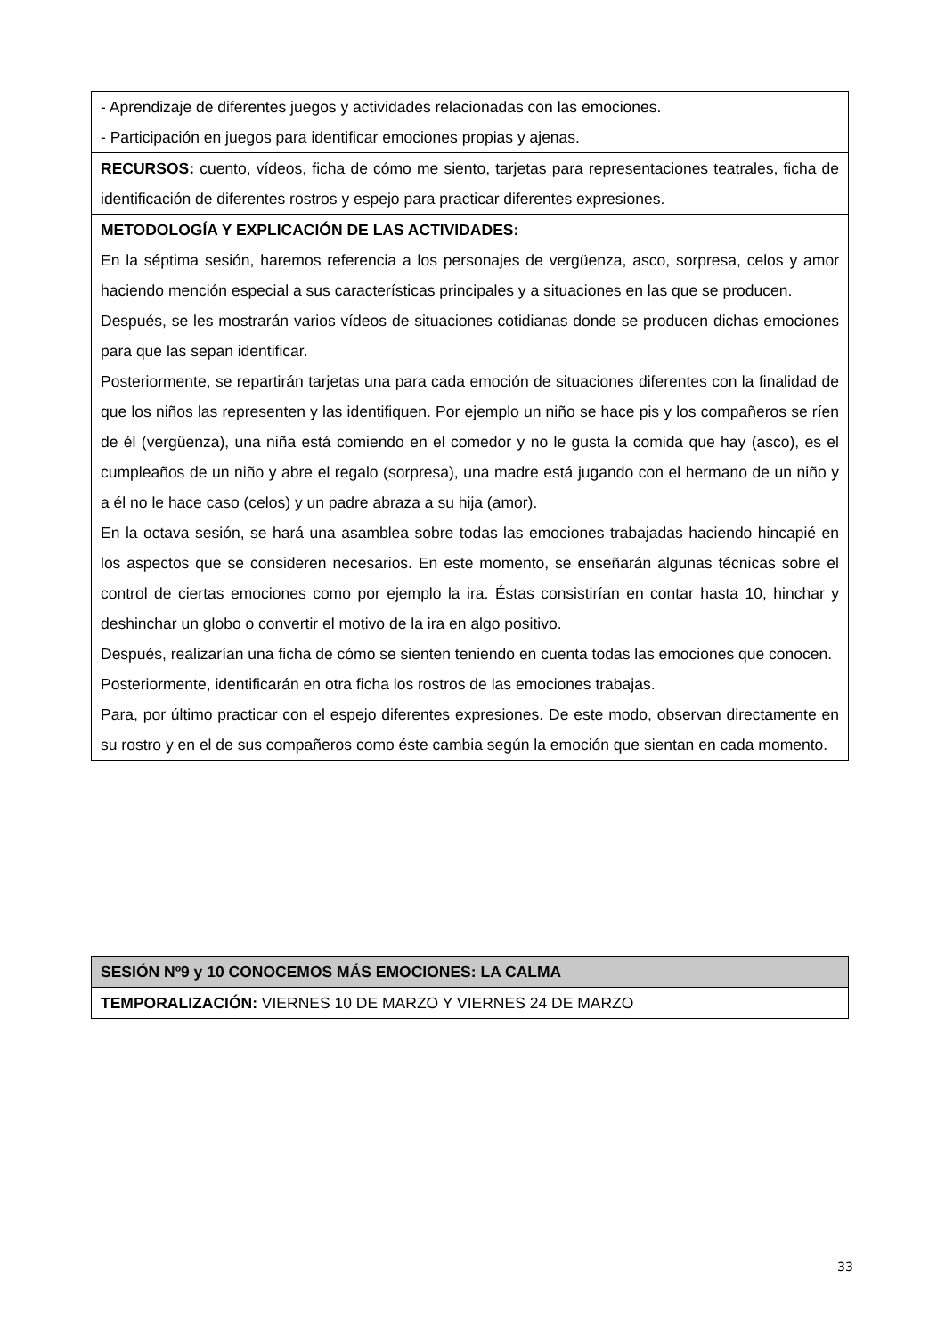| - Aprendizaje de diferentes juegos y actividades relacionadas con las emociones. - Participación en juegos para identificar emociones propias y ajenas. |
| RECURSOS: cuento, vídeos, ficha de cómo me siento, tarjetas para representaciones teatrales, ficha de identificación de diferentes rostros y espejo para practicar diferentes expresiones. |
| METODOLOGÍA Y EXPLICACIÓN DE LAS ACTIVIDADES: En la séptima sesión, haremos referencia a los personajes de vergüenza, asco, sorpresa, celos y amor haciendo mención especial a sus características principales y a situaciones en las que se producen. Después, se les mostrarán varios vídeos de situaciones cotidianas donde se producen dichas emociones para que las sepan identificar. Posteriormente, se repartirán tarjetas una para cada emoción de situaciones diferentes con la finalidad de que los niños las representen y las identifiquen. Por ejemplo un niño se hace pis y los compañeros se ríen de él (vergüenza), una niña está comiendo en el comedor y no le gusta la comida que hay (asco), es el cumpleaños de un niño y abre el regalo (sorpresa), una madre está jugando con el hermano de un niño y a él no le hace caso (celos) y un padre abraza a su hija (amor). En la octava sesión, se hará una asamblea sobre todas las emociones trabajadas haciendo hincapié en los aspectos que se consideren necesarios. En este momento, se enseñarán algunas técnicas sobre el control de ciertas emociones como por ejemplo la ira. Éstas consistirían en contar hasta 10, hinchar y deshinchar un globo o convertir el motivo de la ira en algo positivo. Después, realizarían una ficha de cómo se sienten teniendo en cuenta todas las emociones que conocen. Posteriormente, identificarán en otra ficha los rostros de las emociones trabajas. Para, por último practicar con el espejo diferentes expresiones. De este modo, observan directamente en su rostro y en el de sus compañeros como éste cambia según la emoción que sientan en cada momento. |
| SESIÓN Nº9 y 10 CONOCEMOS MÁS EMOCIONES: LA CALMA |
| TEMPORALIZACIÓN: VIERNES 10 DE MARZO Y VIERNES 24 DE MARZO |
33